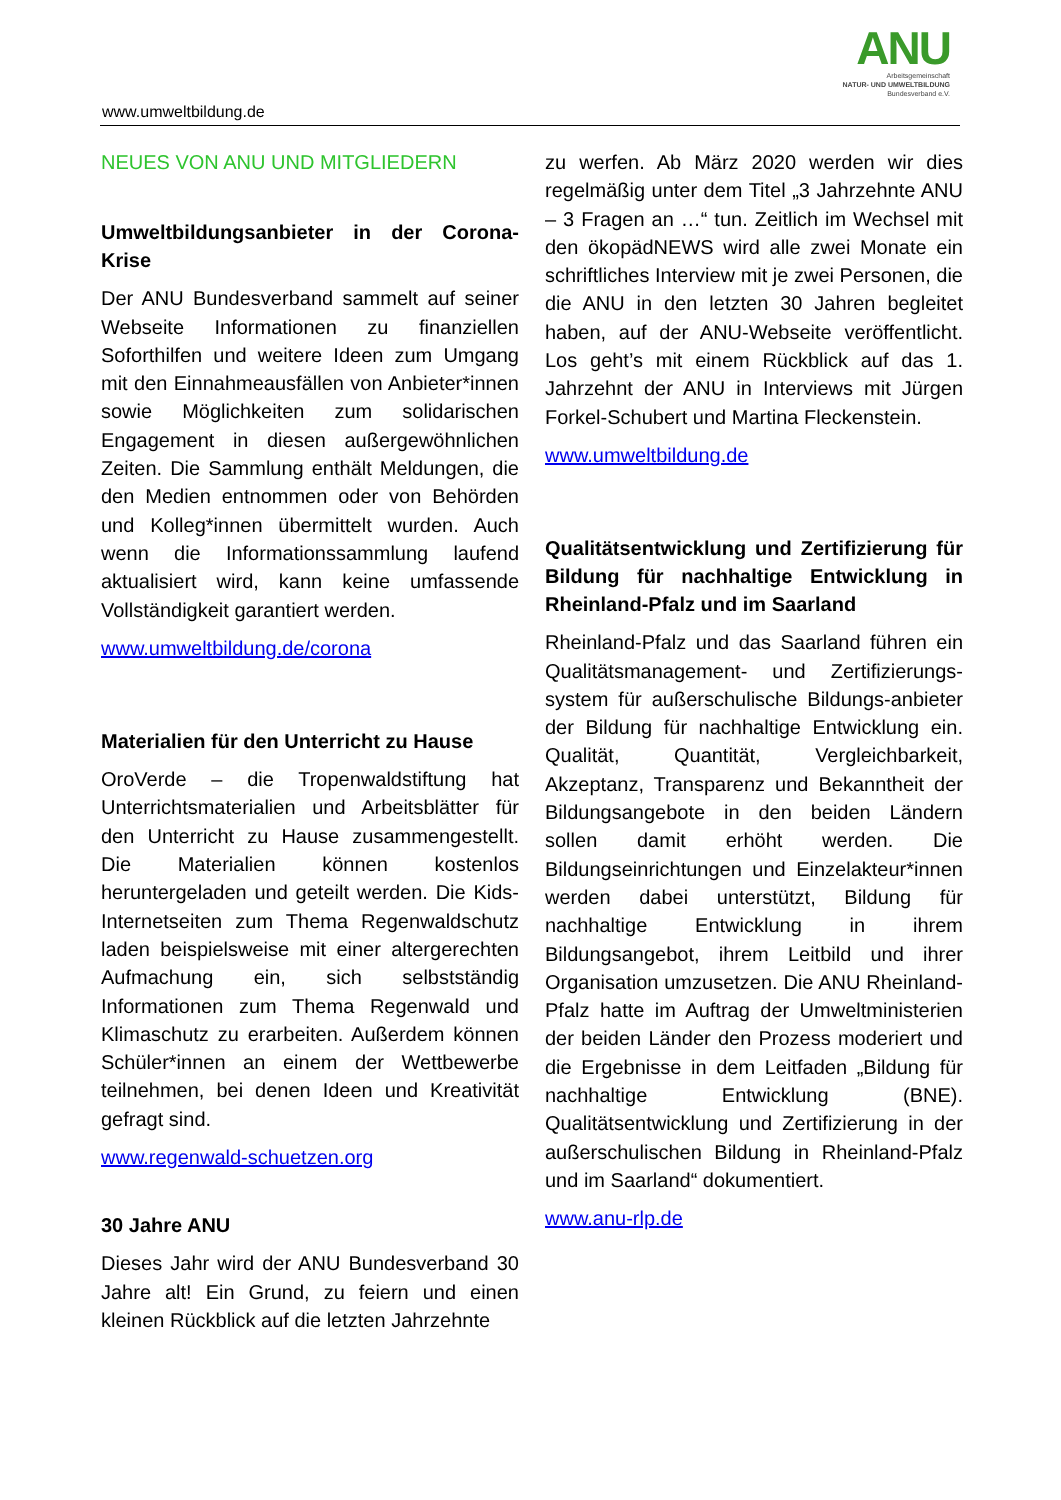ANU
Arbeitsgemeinschaft
NATUR- UND UMWELTBILDUNG
Bundesverband e.V.
www.umweltbildung.de
NEUES VON ANU UND MITGLIEDERN
Umweltbildungsanbieter in der Corona-Krise
Der ANU Bundesverband sammelt auf seiner Webseite Informationen zu finanziellen Soforthilfen und weitere Ideen zum Umgang mit den Einnahmeausfällen von Anbieter*innen sowie Möglichkeiten zum solidarischen Engagement in diesen außergewöhnlichen Zeiten. Die Sammlung enthält Meldungen, die den Medien entnommen oder von Behörden und Kolleg*innen übermittelt wurden. Auch wenn die Informationssammlung laufend aktualisiert wird, kann keine umfassende Vollständigkeit garantiert werden.
www.umweltbildung.de/corona
Materialien für den Unterricht zu Hause
OroVerde – die Tropenwaldstiftung hat Unterrichtsmaterialien und Arbeitsblätter für den Unterricht zu Hause zusammengestellt. Die Materialien können kostenlos heruntergeladen und geteilt werden. Die Kids-Internetseiten zum Thema Regenwaldschutz laden beispielsweise mit einer altergerechten Aufmachung ein, sich selbstständig Informationen zum Thema Regenwald und Klimaschutz zu erarbeiten. Außerdem können Schüler*innen an einem der Wettbewerbe teilnehmen, bei denen Ideen und Kreativität gefragt sind.
www.regenwald-schuetzen.org
30 Jahre ANU
Dieses Jahr wird der ANU Bundesverband 30 Jahre alt! Ein Grund, zu feiern und einen kleinen Rückblick auf die letzten Jahrzehnte
zu werfen. Ab März 2020 werden wir dies regelmäßig unter dem Titel „3 Jahrzehnte ANU – 3 Fragen an …“ tun. Zeitlich im Wechsel mit den ökopädNEWS wird alle zwei Monate ein schriftliches Interview mit je zwei Personen, die die ANU in den letzten 30 Jahren begleitet haben, auf der ANU-Webseite veröffentlicht. Los geht’s mit einem Rückblick auf das 1. Jahrzehnt der ANU in Interviews mit Jürgen Forkel-Schubert und Martina Fleckenstein.
www.umweltbildung.de
Qualitätsentwicklung und Zertifizierung für Bildung für nachhaltige Entwicklung in Rheinland-Pfalz und im Saarland
Rheinland-Pfalz und das Saarland führen ein Qualitätsmanagement- und Zertifizierungs-system für außerschulische Bildungs-anbieter der Bildung für nachhaltige Entwicklung ein. Qualität, Quantität, Vergleichbarkeit, Akzeptanz, Transparenz und Bekanntheit der Bildungsangebote in den beiden Ländern sollen damit erhöht werden. Die Bildungseinrichtungen und Einzelakteur*innen werden dabei unterstützt, Bildung für nachhaltige Entwicklung in ihrem Bildungsangebot, ihrem Leitbild und ihrer Organisation umzusetzen. Die ANU Rheinland-Pfalz hatte im Auftrag der Umweltministerien der beiden Länder den Prozess moderiert und die Ergebnisse in dem Leitfaden „Bildung für nachhaltige Entwicklung (BNE). Qualitätsentwicklung und Zertifizierung in der außerschulischen Bildung in Rheinland-Pfalz und im Saarland“ dokumentiert.
www.anu-rlp.de